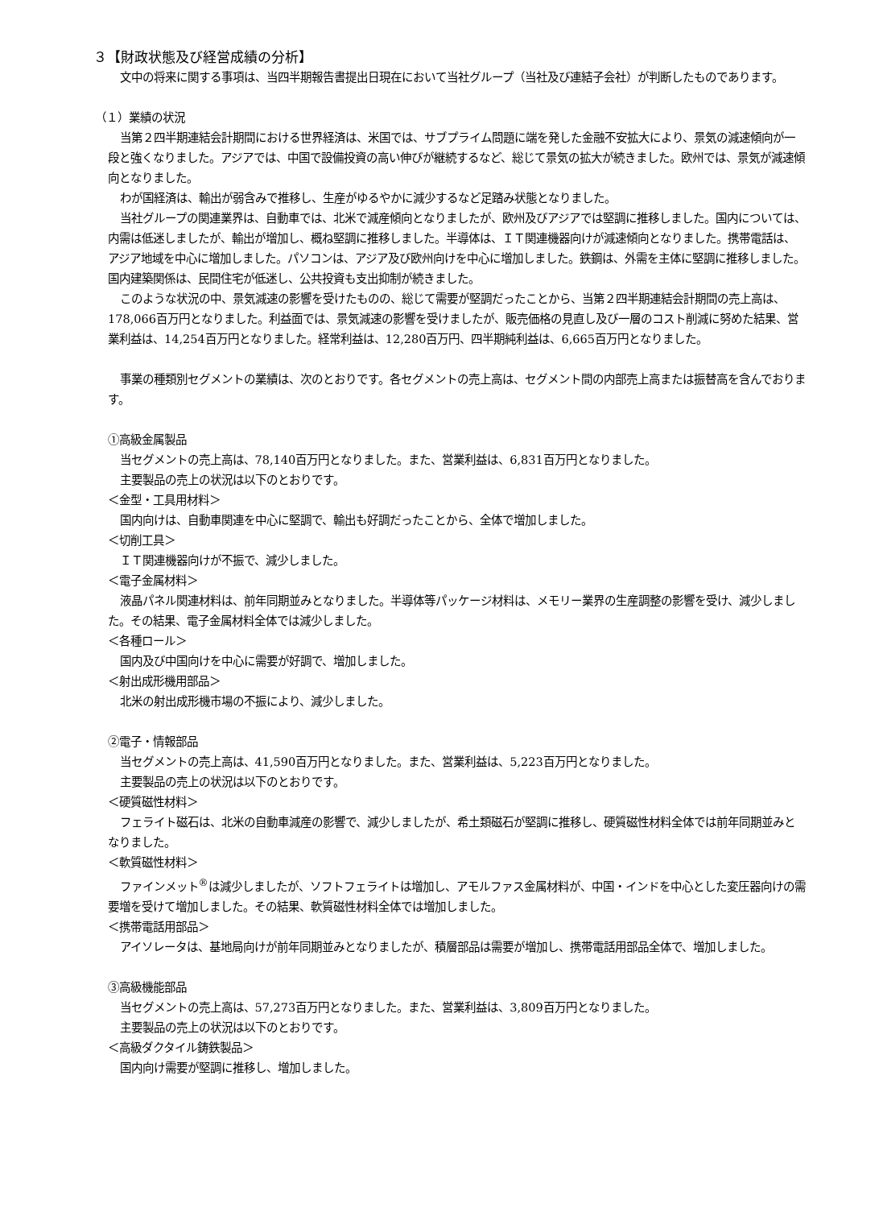３【財政状態及び経営成績の分析】
文中の将来に関する事項は、当四半期報告書提出日現在において当社グループ（当社及び連結子会社）が判断したものであります。
（１）業績の状況
当第２四半期連結会計期間における世界経済は、米国では、サブプライム問題に端を発した金融不安拡大により、景気の減速傾向が一段と強くなりました。アジアでは、中国で設備投資の高い伸びが継続するなど、総じて景気の拡大が続きました。欧州では、景気が減速傾向となりました。
わが国経済は、輸出が弱含みで推移し、生産がゆるやかに減少するなど足踏み状態となりました。
当社グループの関連業界は、自動車では、北米で減産傾向となりましたが、欧州及びアジアでは堅調に推移しました。国内については、内需は低迷しましたが、輸出が増加し、概ね堅調に推移しました。半導体は、ＩＴ関連機器向けが減速傾向となりました。携帯電話は、アジア地域を中心に増加しました。パソコンは、アジア及び欧州向けを中心に増加しました。鉄鋼は、外需を主体に堅調に推移しました。国内建築関係は、民間住宅が低迷し、公共投資も支出抑制が続きました。
このような状況の中、景気減速の影響を受けたものの、総じて需要が堅調だったことから、当第２四半期連結会計期間の売上高は、178,066百万円となりました。利益面では、景気減速の影響を受けましたが、販売価格の見直し及び一層のコスト削減に努めた結果、営業利益は、14,254百万円となりました。経常利益は、12,280百万円、四半期純利益は、6,665百万円となりました。
事業の種類別セグメントの業績は、次のとおりです。各セグメントの売上高は、セグメント間の内部売上高または振替高を含んでおります。
①高級金属製品
当セグメントの売上高は、78,140百万円となりました。また、営業利益は、6,831百万円となりました。
主要製品の売上の状況は以下のとおりです。
＜金型・工具用材料＞
国内向けは、自動車関連を中心に堅調で、輸出も好調だったことから、全体で増加しました。
＜切削工具＞
ＩＴ関連機器向けが不振で、減少しました。
＜電子金属材料＞
液晶パネル関連材料は、前年同期並みとなりました。半導体等パッケージ材料は、メモリー業界の生産調整の影響を受け、減少しました。その結果、電子金属材料全体では減少しました。
＜各種ロール＞
国内及び中国向けを中心に需要が好調で、増加しました。
＜射出成形機用部品＞
北米の射出成形機市場の不振により、減少しました。
②電子・情報部品
当セグメントの売上高は、41,590百万円となりました。また、営業利益は、5,223百万円となりました。
主要製品の売上の状況は以下のとおりです。
＜硬質磁性材料＞
フェライト磁石は、北米の自動車減産の影響で、減少しましたが、希土類磁石が堅調に推移し、硬質磁性材料全体では前年同期並みとなりました。
＜軟質磁性材料＞
ファインメット<sup>®</sup>は減少しましたが、ソフトフェライトは増加し、アモルファス金属材料が、中国・インドを中心とした変圧器向けの需要増を受けて増加しました。その結果、軟質磁性材料全体では増加しました。
＜携帯電話用部品＞
アイソレータは、基地局向けが前年同期並みとなりましたが、積層部品は需要が増加し、携帯電話用部品全体で、増加しました。
③高級機能部品
当セグメントの売上高は、57,273百万円となりました。また、営業利益は、3,809百万円となりました。
主要製品の売上の状況は以下のとおりです。
＜高級ダクタイル鋳鉄製品＞
国内向け需要が堅調に推移し、増加しました。